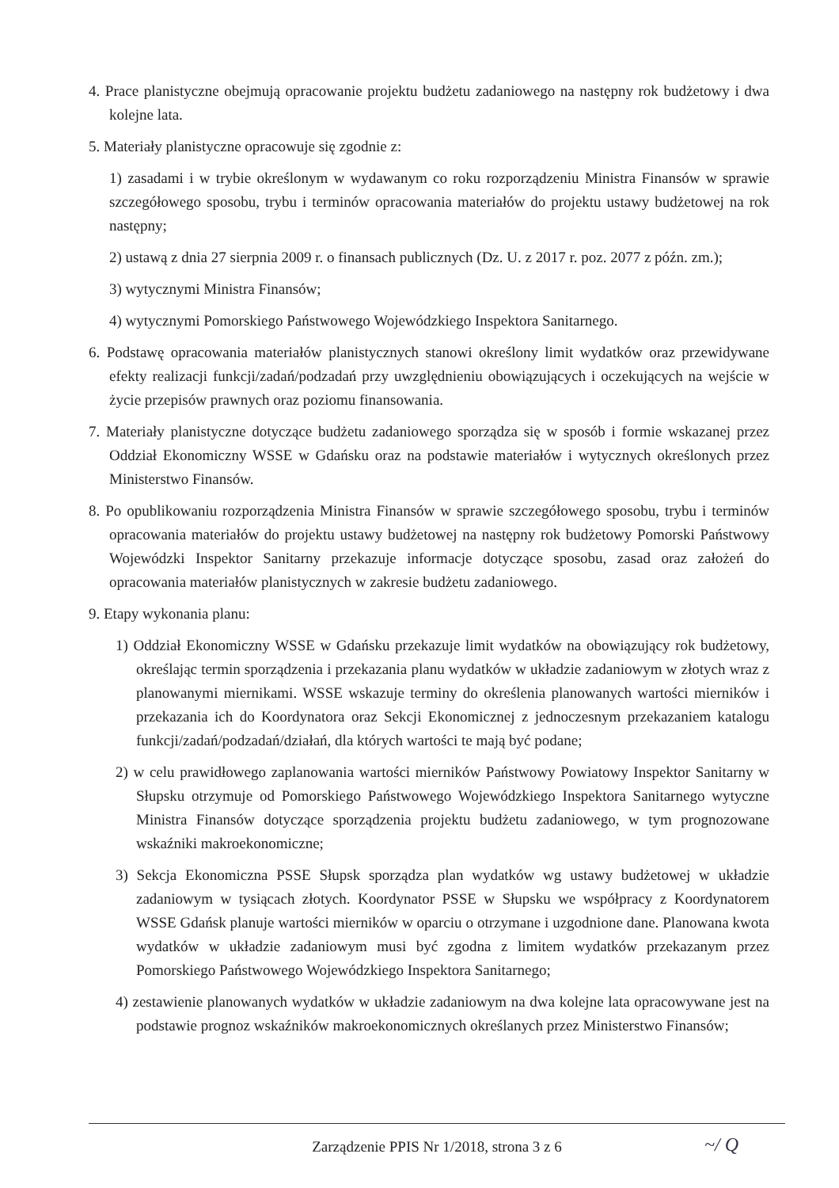4. Prace planistyczne obejmują opracowanie projektu budżetu zadaniowego na następny rok budżetowy i dwa kolejne lata.
5. Materiały planistyczne opracowuje się zgodnie z:
1) zasadami i w trybie określonym w wydawanym co roku rozporządzeniu Ministra Finansów w sprawie szczegółowego sposobu, trybu i terminów opracowania materiałów do projektu ustawy budżetowej na rok następny;
2) ustawą z dnia 27 sierpnia 2009 r. o finansach publicznych (Dz. U. z 2017 r. poz. 2077 z późn. zm.);
3) wytycznymi Ministra Finansów;
4) wytycznymi Pomorskiego Państwowego Wojewódzkiego Inspektora Sanitarnego.
6. Podstawę opracowania materiałów planistycznych stanowi określony limit wydatków oraz przewidywane efekty realizacji funkcji/zadań/podzadań przy uwzględnieniu obowiązujących i oczekujących na wejście w życie przepisów prawnych oraz poziomu finansowania.
7. Materiały planistyczne dotyczące budżetu zadaniowego sporządza się w sposób i formie wskazanej przez Oddział Ekonomiczny WSSE w Gdańsku oraz na podstawie materiałów i wytycznych określonych przez Ministerstwo Finansów.
8. Po opublikowaniu rozporządzenia Ministra Finansów w sprawie szczegółowego sposobu, trybu i terminów opracowania materiałów do projektu ustawy budżetowej na następny rok budżetowy Pomorski Państwowy Wojewódzki Inspektor Sanitarny przekazuje informacje dotyczące sposobu, zasad oraz założeń do opracowania materiałów planistycznych w zakresie budżetu zadaniowego.
9. Etapy wykonania planu:
1) Oddział Ekonomiczny WSSE w Gdańsku przekazuje limit wydatków na obowiązujący rok budżetowy, określając termin sporządzenia i przekazania planu wydatków w układzie zadaniowym w złotych wraz z planowanymi miernikami. WSSE wskazuje terminy do określenia planowanych wartości mierników i przekazania ich do Koordynatora oraz Sekcji Ekonomicznej z jednoczesnym przekazaniem katalogu funkcji/zadań/podzadań/działań, dla których wartości te mają być podane;
2) w celu prawidłowego zaplanowania wartości mierników Państwowy Powiatowy Inspektor Sanitarny w Słupsku otrzymuje od Pomorskiego Państwowego Wojewódzkiego Inspektora Sanitarnego wytyczne Ministra Finansów dotyczące sporządzenia projektu budżetu zadaniowego, w tym prognozowane wskaźniki makroekonomiczne;
3) Sekcja Ekonomiczna PSSE Słupsk sporządza plan wydatków wg ustawy budżetowej w układzie zadaniowym w tysiącach złotych. Koordynator PSSE w Słupsku we współpracy z Koordynatorem WSSE Gdańsk planuje wartości mierników w oparciu o otrzymane i uzgodnione dane. Planowana kwota wydatków w układzie zadaniowym musi być zgodna z limitem wydatków przekazanym przez Pomorskiego Państwowego Wojewódzkiego Inspektora Sanitarnego;
4) zestawienie planowanych wydatków w układzie zadaniowym na dwa kolejne lata opracowywane jest na podstawie prognoz wskaźników makroekonomicznych określanych przez Ministerstwo Finansów;
Zarządzenie PPIS Nr 1/2018, strona 3 z 6
~/ Q